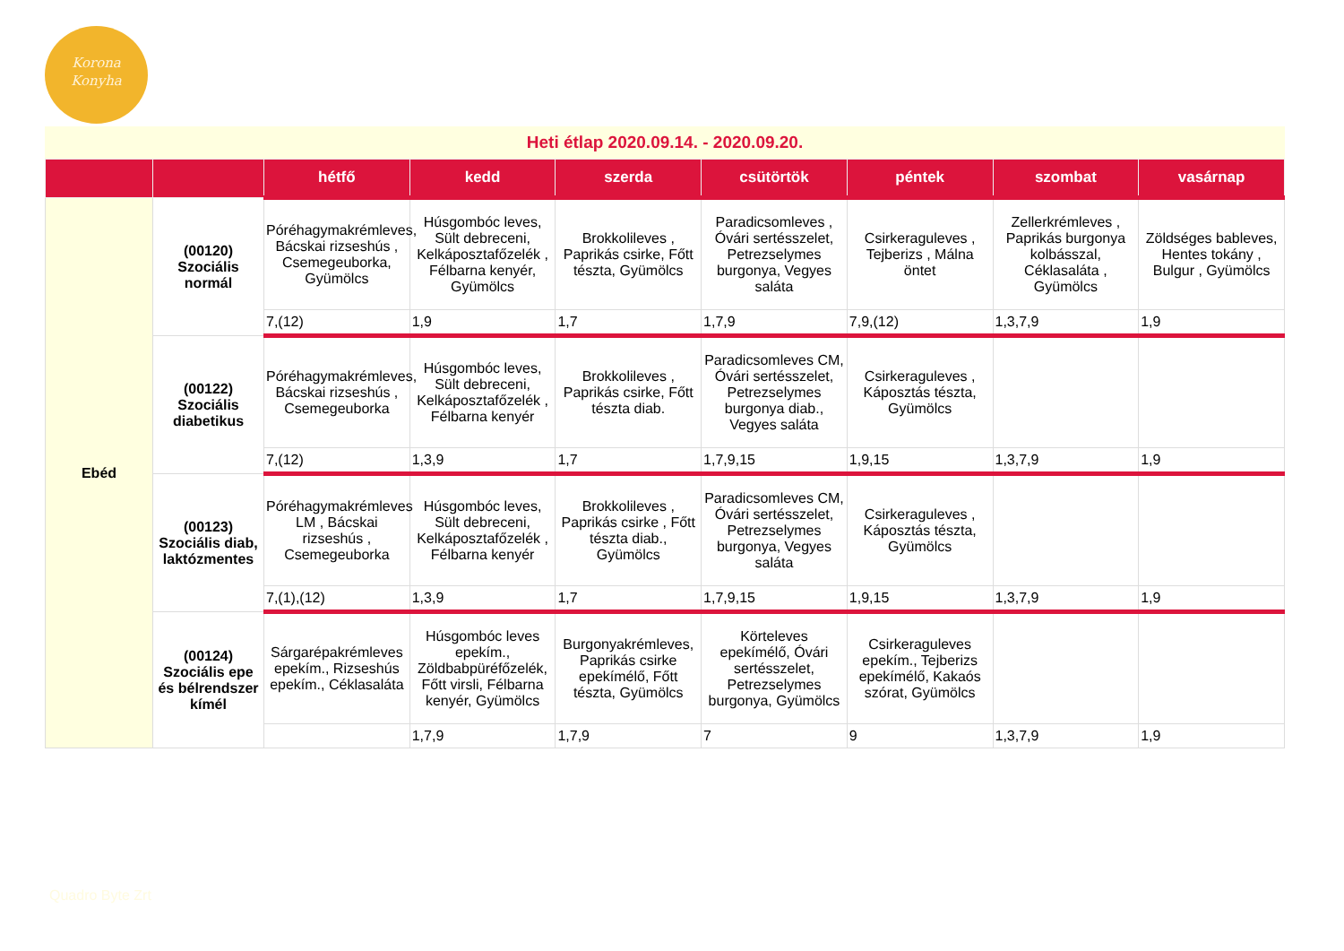Korona
Konyha
Heti étlap 2020.09.14. - 2020.09.20.
| | | hétfő | kedd | szerda | csütörtök | péntek | szombat | vasárnap |
| --- | --- | --- | --- | --- | --- | --- | --- | --- |
| Ebéd | (00120) Szociális normál | Póréhagymakrémleves, Bácskai rizseshús , Csemegeuborka, Gyümölcs | Húsgombóc leves, Sült debreceni, Kelkáposztafőzelék , Félbarna kenyér, Gyümölcs | Brokkolileves , Paprikás csirke, Főtt tészta, Gyümölcs | Paradicsomleves , Óvári sertésszelet, Petrezselymes burgonya, Vegyes saláta | Csirkeraguleves , Tejberizs , Málna öntet | Zellerkrémleves , Paprikás burgonya kolbásszal, Céklasaláta , Gyümölcs | Zöldséges bableves, Hentes tokány , Bulgur , Gyümölcs |
| | | 7,(12) | 1,9 | 1,7 | 1,7,9 | 7,9,(12) | 1,3,7,9 | 1,9 |
| | (00122) Szociális diabetikus | Póréhagymakrémleves, Bácskai rizseshús , Csemegeuborka | Húsgombóc leves, Sült debreceni, Kelkáposztafőzelék , Félbarna kenyér | Brokkolileves , Paprikás csirke, Főtt tészta diab. | Paradicsomleves CM, Óvári sertésszelet, Petrezselymes burgonya diab., Vegyes saláta | Csirkeraguleves , Káposztás tészta, Gyümölcs | | |
| | | 7,(12) | 1,3,9 | 1,7 | 1,7,9,15 | 1,9,15 | 1,3,7,9 | 1,9 |
| | (00123) Szociális diab, laktózmentes | Póréhagymakrémleves LM , Bácskai rizseshús , Csemegeuborka | Húsgombóc leves, Sült debreceni, Kelkáposztafőzelék , Félbarna kenyér | Brokkolileves , Paprikás csirke , Főtt tészta diab., Gyümölcs | Paradicsomleves CM, Óvári sertésszelet, Petrezselymes burgonya, Vegyes saláta | Csirkeraguleves , Káposztás tészta, Gyümölcs | | |
| | | 7,(1),(12) | 1,3,9 | 1,7 | 1,7,9,15 | 1,9,15 | 1,3,7,9 | 1,9 |
| | (00124) Szociális epe és bélrendszer kímél | Sárgarépakrémleves epekím., Rizseshús epekím., Céklasaláta | Húsgombóc leves epekím., Zöldbabpüréfőzelék, Főtt virsli, Félbarna kenyér, Gyümölcs | Burgonyakrémleves, Paprikás csirke epekímélő, Főtt tészta, Gyümölcs | Körteleves epekímélő, Óvári sertésszelet, Petrezselymes burgonya, Gyümölcs | Csirkeraguleves epekím., Tejberizs epekímélő, Kakaós szórat, Gyümölcs | | |
| | | | 1,7,9 | 1,7,9 | 7 | 9 | 1,3,7,9 | 1,9 |
Quadro Byte Zrt